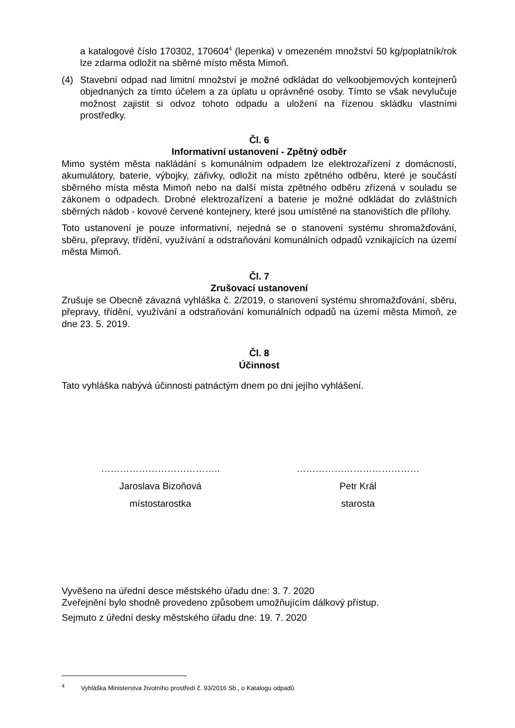a katalogové číslo 170302, 170604<sup>4</sup> (lepenka) v omezeném množství 50 kg/poplatník/rok lze zdarma odložit na sběrné místo města Mimoň.
(4) Stavební odpad nad limitní množství je možné odkládat do velkoobjemových kontejnerů objednaných za tímto účelem a za úplatu u oprávněné osoby. Tímto se však nevylučuje možnost zajistit si odvoz tohoto odpadu a uložení na řízenou skládku vlastními prostředky.
Čl. 6
Informativní ustanovení - Zpětný odběr
Mimo systém města nakládání s komunálním odpadem lze elektrozařízení z domácností, akumulátory, baterie, výbojky, zářivky, odložit na místo zpětného odběru, které je součástí sběrného místa města Mimoň nebo na další místa zpětného odběru zřízená v souladu se zákonem o odpadech. Drobné elektrozařízení a baterie je možné odkládat do zvláštních sběrných nádob - kovové červené kontejnery, které jsou umístěné na stanovištích dle přílohy.
Toto ustanovení je pouze informativní, nejedná se o stanovení systému shromažďování, sběru, přepravy, třídění, využívání a odstraňování komunálních odpadů vznikajících na území města Mimoň.
Čl. 7
Zrušovací ustanovení
Zrušuje se Obecně závazná vyhláška č. 2/2019, o stanovení systému shromažďování, sběru, přepravy, třídění, využívání a odstraňování komunálních odpadů na území města Mimoň, ze dne 23. 5. 2019.
Čl. 8
Účinnost
Tato vyhláška nabývá účinnosti patnáctým dnem po dni jejího vyhlášení.
………………………………..
Jaroslava Bizoňová
místostarostka
…………………………………
Petr Král
starosta
Vyvěšeno na úřední desce městského úřadu dne: 3. 7. 2020
Zveřejnění bylo shodně provedeno způsobem umožňujícím dálkový přístup.
Sejmuto z úřední desky městského úřadu dne: 19. 7. 2020
<sup>4</sup> Vyhláška Ministerstva životního prostředí č. 93/2016 Sb., o Katalogu odpadů